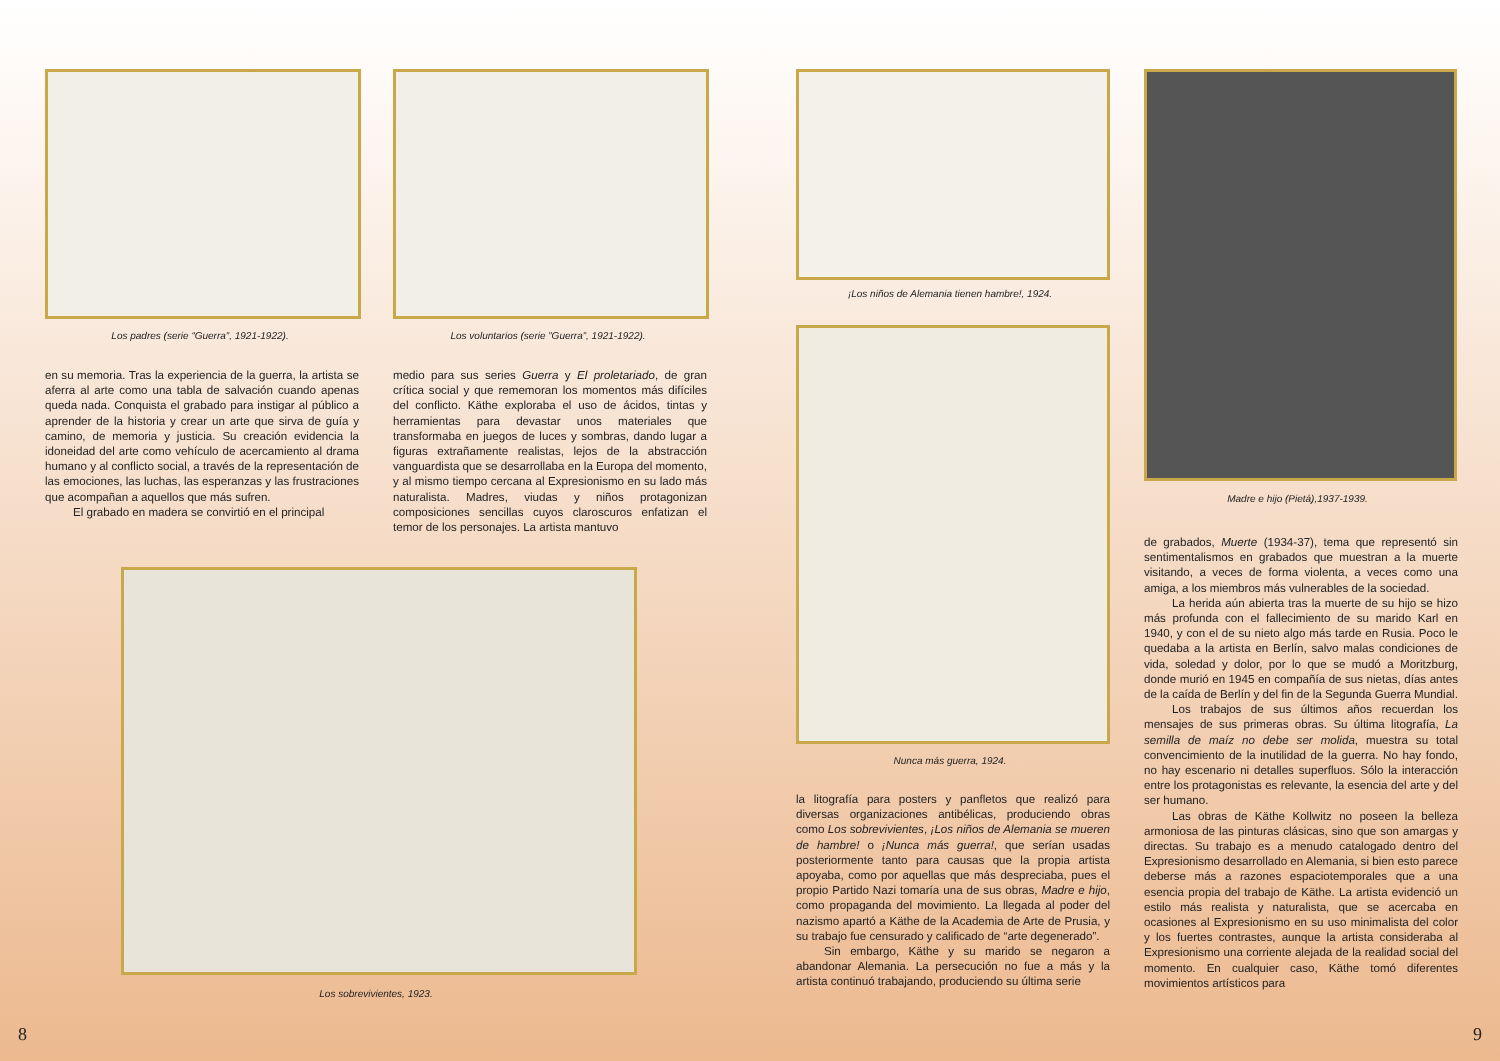Los padres (serie “Guerra”, 1921-1922). Los voluntarios (serie ”Guerra”, 1921-1922).
en su memoria. Tras la experiencia de la guerra, la artista se aferra al arte como una tabla de salvación cuando apenas queda nada. Conquista el grabado para instigar al público a aprender de la historia y crear un arte que sirva de guía y camino, de memoria y justicia. Su creación evidencia la idoneidad del arte como vehículo de acercamiento al drama humano y al conflicto social, a través de la representación de las emociones, las luchas, las esperanzas y las frustraciones que acompañan a aquellos que más sufren.
El grabado en madera se convirtió en el principal
medio para sus series Guerra y El proletariado, de gran crítica social y que rememoran los momentos más difíciles del conflicto. Käthe exploraba el uso de ácidos, tintas y herramientas para devastar unos materiales que transformaba en juegos de luces y sombras, dando lugar a figuras extrañamente realistas, lejos de la abstracción vanguardista que se desarrollaba en la Europa del momento, y al mismo tiempo cercana al Expresionismo en su lado más naturalista. Madres, viudas y niños protagonizan composiciones sencillas cuyos claroscuros enfatizan el temor de los personajes. La artista mantuvo
Los sobrevivientes, 1923.
8
¡Los niños de Alemania tienen hambre!, 1924.
Nunca más guerra, 1924.
Madre e hijo (Pietá),1937-1939.
la litografía para posters y panfletos que realizó para diversas organizaciones antibélicas, produciendo obras como Los sobrevivientes, ¡Los niños de Alemania se mueren de hambre! o ¡Nunca más guerra!, que serían usadas posteriormente tanto para causas que la propia artista apoyaba, como por aquellas que más despreciaba, pues el propio Partido Nazi tomaría una de sus obras, Madre e hijo, como propaganda del movimiento. La llegada al poder del nazismo apartó a Käthe de la Academia de Arte de Prusia, y su trabajo fue censurado y calificado de “arte degenerado”.
Sin embargo, Käthe y su marido se negaron a abandonar Alemania. La persecución no fue a más y la artista continuó trabajando, produciendo su última serie
de grabados, Muerte (1934-37), tema que representó sin sentimentalismos en grabados que muestran a la muerte visitando, a veces de forma violenta, a veces como una amiga, a los miembros más vulnerables de la sociedad.
La herida aún abierta tras la muerte de su hijo se hizo más profunda con el fallecimiento de su marido Karl en 1940, y con el de su nieto algo más tarde en Rusia. Poco le quedaba a la artista en Berlín, salvo malas condiciones de vida, soledad y dolor, por lo que se mudó a Moritzburg, donde murió en 1945 en compañía de sus nietas, días antes de la caída de Berlín y del fin de la Segunda Guerra Mundial.
Los trabajos de sus últimos años recuerdan los mensajes de sus primeras obras. Su última litografía, La semilla de maíz no debe ser molida, muestra su total convencimiento de la inutilidad de la guerra. No hay fondo, no hay escenario ni detalles superfluos. Sólo la interacción entre los protagonistas es relevante, la esencia del arte y del ser humano.
Las obras de Käthe Kollwitz no poseen la belleza armoniosa de las pinturas clásicas, sino que son amargas y directas. Su trabajo es a menudo catalogado dentro del Expresionismo desarrollado en Alemania, si bien esto parece deberse más a razones espaciotemporales que a una esencia propia del trabajo de Käthe. La artista evidenció un estilo más realista y naturalista, que se acercaba en ocasiones al Expresionismo en su uso minimalista del color y los fuertes contrastes, aunque la artista consideraba al Expresionismo una corriente alejada de la realidad social del momento. En cualquier caso, Käthe tomó diferentes movimientos artísticos para
9